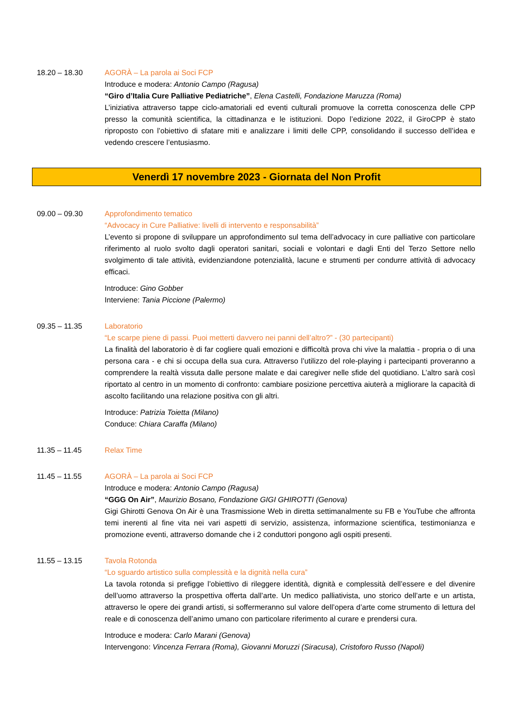18.20 – 18.30 AGORÀ – La parola ai Soci FCP
Introduce e modera: Antonio Campo (Ragusa)
“Giro d’Italia Cure Palliative Pediatriche”, Elena Castelli, Fondazione Maruzza (Roma)
L’iniziativa attraverso tappe ciclo-amatoriali ed eventi culturali promuove la corretta conoscenza delle CPP presso la comunità scientifica, la cittadinanza e le istituzioni. Dopo l’edizione 2022, il GiroCPP è stato riproposto con l’obiettivo di sfatare miti e analizzare i limiti delle CPP, consolidando il successo dell’idea e vedendo crescere l’entusiasmo.
Venerdì 17 novembre 2023 - Giornata del Non Profit
09.00 – 09.30 Approfondimento tematico
“Advocacy in Cure Palliative: livelli di intervento e responsabilità”
L’evento si propone di sviluppare un approfondimento sul tema dell’advocacy in cure palliative con particolare riferimento al ruolo svolto dagli operatori sanitari, sociali e volontari e dagli Enti del Terzo Settore nello svolgimento di tale attività, evidenziandone potenzialità, lacune e strumenti per condurre attività di advocacy efficaci.
Introduce: Gino Gobber
Interviene: Tania Piccione (Palermo)
09.35 – 11.35 Laboratorio
“Le scarpe piene di passi. Puoi metterti davvero nei panni dell’altro?” - (30 partecipanti)
La finalità del laboratorio è di far cogliere quali emozioni e difficoltà prova chi vive la malattia - propria o di una persona cara - e chi si occupa della sua cura. Attraverso l’utilizzo del role-playing i partecipanti proveranno a comprendere la realtà vissuta dalle persone malate e dai caregiver nelle sfide del quotidiano. L’altro sarà così riportato al centro in un momento di confronto: cambiare posizione percettiva aiuterà a migliorare la capacità di ascolto facilitando una relazione positiva con gli altri.
Introduce: Patrizia Toietta (Milano)
Conduce: Chiara Caraffa (Milano)
11.35 – 11.45 Relax Time
11.45 – 11.55 AGORÀ – La parola ai Soci FCP
Introduce e modera: Antonio Campo (Ragusa)
“GGG On Air”, Maurizio Bosano, Fondazione GIGI GHIROTTI (Genova)
Gigi Ghirotti Genova On Air è una Trasmissione Web in diretta settimanalmente su FB e YouTube che affronta temi inerenti al fine vita nei vari aspetti di servizio, assistenza, informazione scientifica, testimonianza e promozione eventi, attraverso domande che i 2 conduttori pongono agli ospiti presenti.
11.55 – 13.15 Tavola Rotonda
“Lo sguardo artistico sulla complessità e la dignità nella cura”
La tavola rotonda si prefigge l’obiettivo di rileggere identità, dignità e complessità dell’essere e del divenire dell’uomo attraverso la prospettiva offerta dall’arte. Un medico palliativista, uno storico dell’arte e un artista, attraverso le opere dei grandi artisti, si soffermeranno sul valore dell’opera d’arte come strumento di lettura del reale e di conoscenza dell’animo umano con particolare riferimento al curare e prendersi cura.
Introduce e modera: Carlo Marani (Genova)
Intervengono: Vincenza Ferrara (Roma), Giovanni Moruzzi (Siracusa), Cristoforo Russo (Napoli)